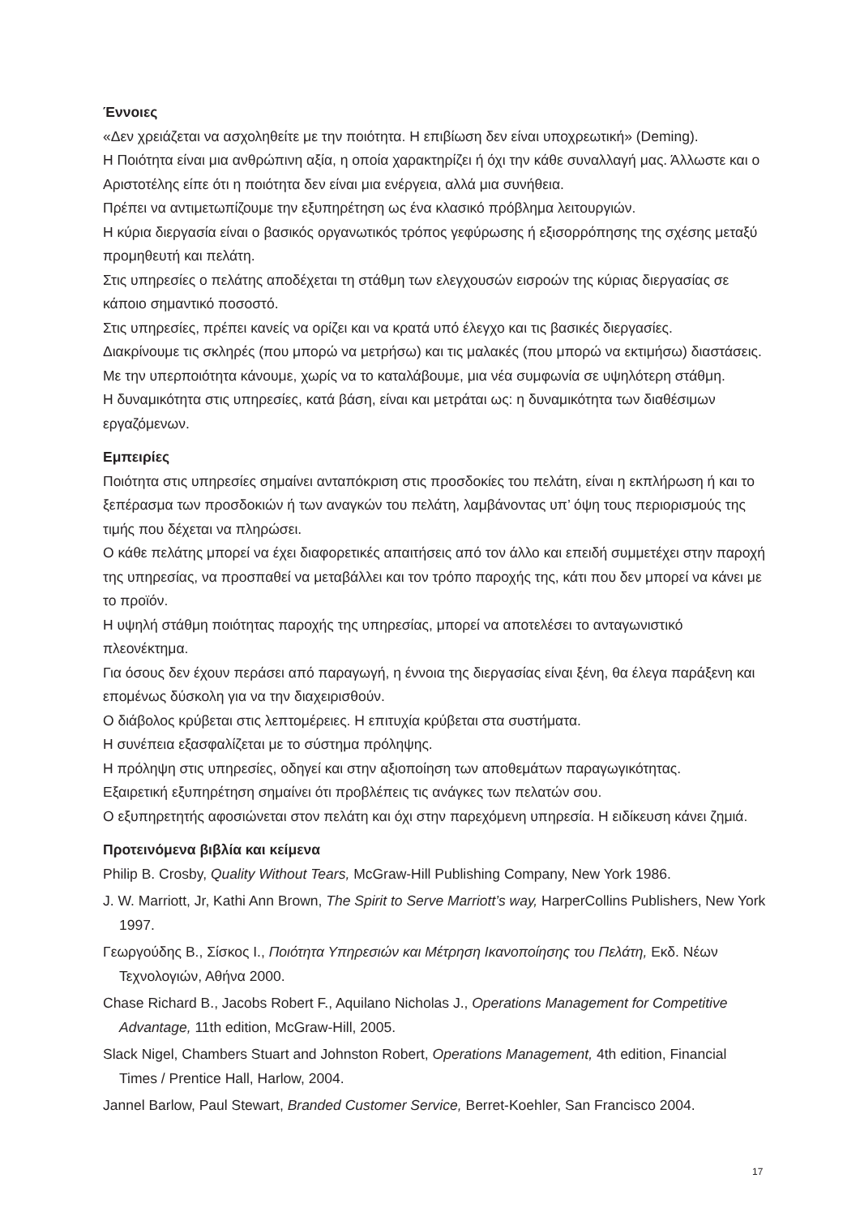Έννοιες
«Δεν χρειάζεται να ασχοληθείτε με την ποιότητα. Η επιβίωση δεν είναι υποχρεωτική» (Deming).
Η Ποιότητα είναι μια ανθρώπινη αξία, η οποία χαρακτηρίζει ή όχι την κάθε συναλλαγή μας. Άλλωστε και ο Αριστοτέλης είπε ότι η ποιότητα δεν είναι μια ενέργεια, αλλά μια συνήθεια.
Πρέπει να αντιμετωπίζουμε την εξυπηρέτηση ως ένα κλασικό πρόβλημα λειτουργιών.
Η κύρια διεργασία είναι ο βασικός οργανωτικός τρόπος γεφύρωσης ή εξισορρόπησης της σχέσης μεταξύ προμηθευτή και πελάτη.
Στις υπηρεσίες ο πελάτης αποδέχεται τη στάθμη των ελεγχουσών εισροών της κύριας διεργασίας σε κάποιο σημαντικό ποσοστό.
Στις υπηρεσίες, πρέπει κανείς να ορίζει και να κρατά υπό έλεγχο και τις βασικές διεργασίες.
Διακρίνουμε τις σκληρές (που μπορώ να μετρήσω) και τις μαλακές (που μπορώ να εκτιμήσω) διαστάσεις.
Με την υπερποιότητα κάνουμε, χωρίς να το καταλάβουμε, μια νέα συμφωνία σε υψηλότερη στάθμη.
Η δυναμικότητα στις υπηρεσίες, κατά βάση, είναι και μετράται ως: η δυναμικότητα των διαθέσιμων εργαζόμενων.
Εμπειρίες
Ποιότητα στις υπηρεσίες σημαίνει ανταπόκριση στις προσδοκίες του πελάτη, είναι η εκπλήρωση ή και το ξεπέρασμα των προσδοκιών ή των αναγκών του πελάτη, λαμβάνοντας υπ’ όψη τους περιορισμούς της τιμής που δέχεται να πληρώσει.
Ο κάθε πελάτης μπορεί να έχει διαφορετικές απαιτήσεις από τον άλλο και επειδή συμμετέχει στην παροχή της υπηρεσίας, να προσπαθεί να μεταβάλλει και τον τρόπο παροχής της, κάτι που δεν μπορεί να κάνει με το προϊόν.
Η υψηλή στάθμη ποιότητας παροχής της υπηρεσίας, μπορεί να αποτελέσει το ανταγωνιστικό πλεονέκτημα.
Για όσους δεν έχουν περάσει από παραγωγή, η έννοια της διεργασίας είναι ξένη, θα έλεγα παράξενη και επομένως δύσκολη για να την διαχειρισθούν.
Ο διάβολος κρύβεται στις λεπτομέρειες. Η επιτυχία κρύβεται στα συστήματα.
Η συνέπεια εξασφαλίζεται με το σύστημα πρόληψης.
Η πρόληψη στις υπηρεσίες, οδηγεί και στην αξιοποίηση των αποθεμάτων παραγωγικότητας.
Εξαιρετική εξυπηρέτηση σημαίνει ότι προβλέπεις τις ανάγκες των πελατών σου.
Ο εξυπηρετητής αφοσιώνεται στον πελάτη και όχι στην παρεχόμενη υπηρεσία. Η ειδίκευση κάνει ζημιά.
Προτεινόμενα βιβλία και κείμενα
Philip B. Crosby, Quality Without Tears, McGraw-Hill Publishing Company, New York 1986.
J. W. Marriott, Jr, Kathi Ann Brown, The Spirit to Serve Marriott’s way, HarperCollins Publishers, New York 1997.
Γεωργούδης Β., Σίσκος Ι., Ποιότητα Υπηρεσιών και Μέτρηση Ικανοποίησης του Πελάτη, Εκδ. Νέων Τεχνολογιών, Αθήνα 2000.
Chase Richard B., Jacobs Robert F., Aquilano Nicholas J., Operations Management for Competitive Advantage, 11th edition, McGraw-Hill, 2005.
Slack Nigel, Chambers Stuart and Johnston Robert, Operations Management, 4th edition, Financial Times / Prentice Hall, Harlow, 2004.
Jannel Barlow, Paul Stewart, Branded Customer Service, Berret-Koehler, San Francisco 2004.
17